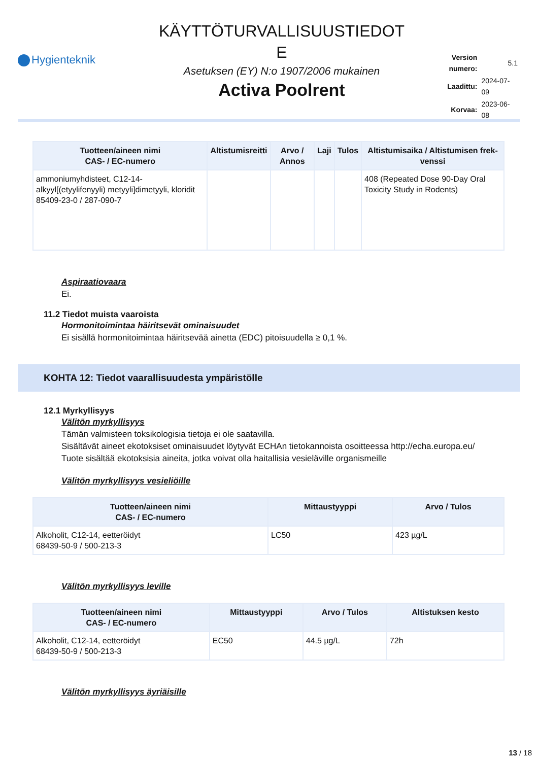Hygienteknik
KÄYTTÖTURVALLISUUSTIEDOT
E
Asetuksen (EY) N:o 1907/2006 mukainen
Activa Poolrent
| Version numero: | 5.1 |
| Laadittu: | 2024-07-09 |
| Korvaa: | 2023-06-08 |
| Tuotteen/aineen nimi CAS- / EC-numero | Altistumisreitti | Arvo / Annos | Laji | Tulos | Altistumisaika / Altistumisen frek­venssi |
| --- | --- | --- | --- | --- | --- |
| ammoniumyhdis­teet, C12-14-alkyyl[(etyylifenyyli) metyyli]dimetyyli, kloridit 85409-23-0 / 287-090-7 | | | | | 408 (Repeated Dose 90-Day Oral Toxicity Study in Rodents) |
Aspiraatiovaara
Ei.
11.2 Tiedot muista vaaroista
Hormonitoimintaa häiritsevät ominaisuudet
Ei sisällä hormonitoimintaa häiritsevää ainetta (EDC) pitoisuudella ≥ 0,1 %.
KOHTA 12: Tiedot vaarallisuudesta ympäristölle
12.1 Myrkyllisyys
Välitön myrkyllisyys
Tämän valmisteen toksikologisia tietoja ei ole saatavilla.
Sisältävät aineet ekotoksiset ominaisuudet löytyvät ECHAn tietokannoista osoitteessa http://echa.europa.eu/
Tuote sisältää ekotoksisia aineita, jotka voivat olla haitallisia vesieläville organismeille
Välitön myrkyllisyys vesieliöille
| Tuotteen/aineen nimi CAS- / EC-numero | Mittaustyyppi | Arvo / Tulos |
| --- | --- | --- |
| Alkoholit, C12-14, eetteröidyt 68439-50-9 / 500-213-3 | LC50 | 423 µg/L |
Välitön myrkyllisyys leville
| Tuotteen/aineen nimi CAS- / EC-numero | Mittaustyyppi | Arvo / Tulos | Altistuksen kesto |
| --- | --- | --- | --- |
| Alkoholit, C12-14, eetteröidyt 68439-50-9 / 500-213-3 | EC50 | 44.5 µg/L | 72h |
Välitön myrkyllisyys äyriäisille
13 / 18